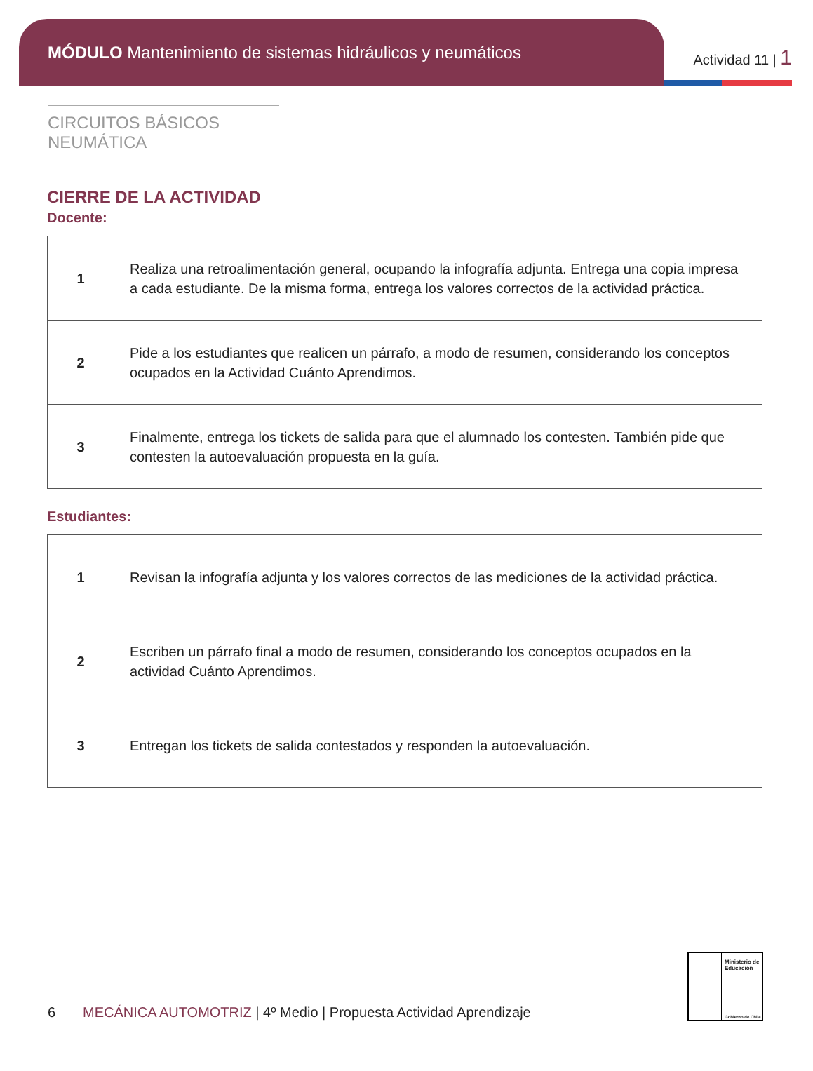MÓDULO Mantenimiento de sistemas hidráulicos y neumáticos
Actividad 11 | 1
CIRCUITOS BÁSICOS NEUMÁTICA
CIERRE DE LA ACTIVIDAD
Docente:
| 1 | Realiza una retroalimentación general, ocupando la infografía adjunta. Entrega una copia impresa a cada estudiante. De la misma forma, entrega los valores correctos de la actividad práctica. |
| 2 | Pide a los estudiantes que realicen un párrafo, a modo de resumen, considerando los conceptos ocupados en la Actividad Cuánto Aprendimos. |
| 3 | Finalmente, entrega los tickets de salida para que el alumnado los contesten. También pide que contesten la autoevaluación propuesta en la guía. |
Estudiantes:
| 1 | Revisan la infografía adjunta y los valores correctos de las mediciones de la actividad práctica. |
| 2 | Escriben un párrafo final a modo de resumen, considerando los conceptos ocupados en la actividad Cuánto Aprendimos. |
| 3 | Entregan los tickets de salida contestados y responden la autoevaluación. |
6 MECÁNICA AUTOMOTRIZ | 4º Medio | Propuesta Actividad Aprendizaje
Ministerio de Educación
Gobierno de Chile